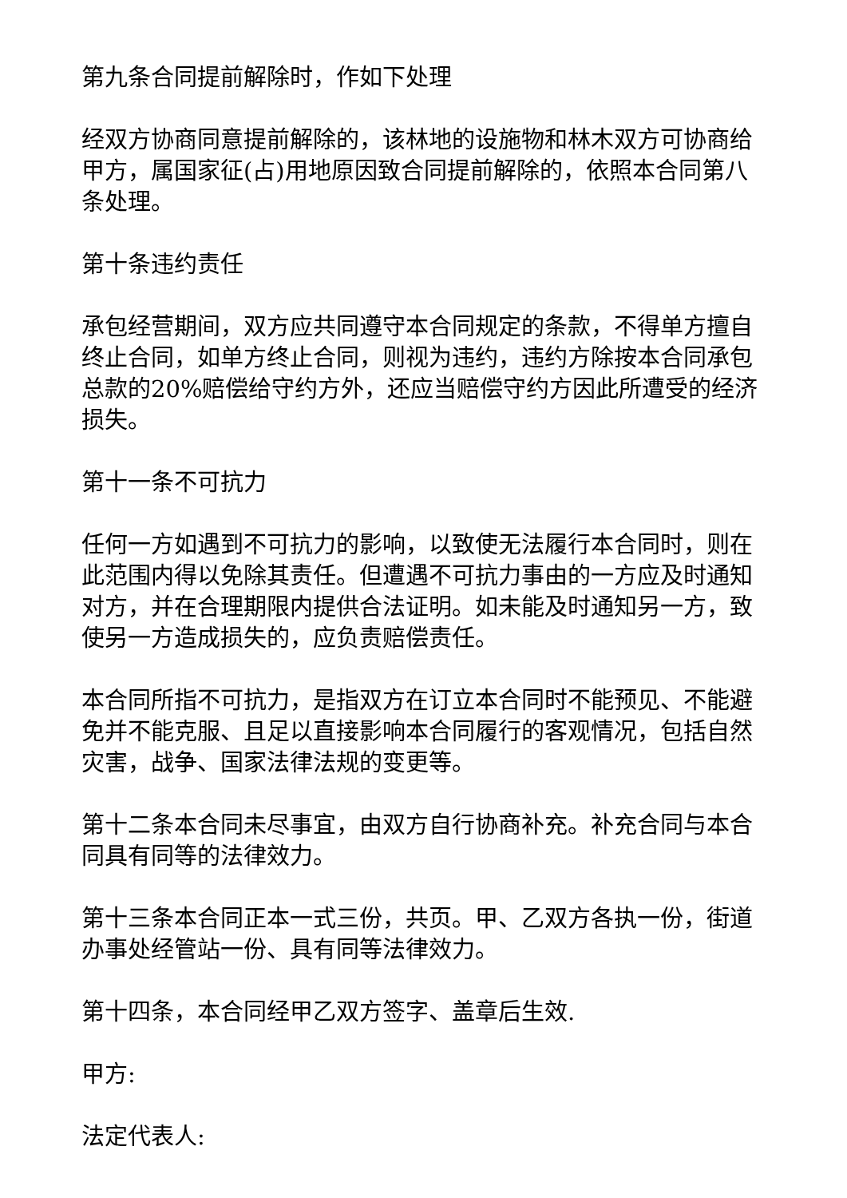第九条合同提前解除时，作如下处理
经双方协商同意提前解除的，该林地的设施物和林木双方可协商给甲方，属国家征(占)用地原因致合同提前解除的，依照本合同第八条处理。
第十条违约责任
承包经营期间，双方应共同遵守本合同规定的条款，不得单方擅自终止合同，如单方终止合同，则视为违约，违约方除按本合同承包总款的20%赔偿给守约方外，还应当赔偿守约方因此所遭受的经济损失。
第十一条不可抗力
任何一方如遇到不可抗力的影响，以致使无法履行本合同时，则在此范围内得以免除其责任。但遭遇不可抗力事由的一方应及时通知对方，并在合理期限内提供合法证明。如未能及时通知另一方，致使另一方造成损失的，应负责赔偿责任。
本合同所指不可抗力，是指双方在订立本合同时不能预见、不能避免并不能克服、且足以直接影响本合同履行的客观情况，包括自然灾害，战争、国家法律法规的变更等。
第十二条本合同未尽事宜，由双方自行协商补充。补充合同与本合同具有同等的法律效力。
第十三条本合同正本一式三份，共页。甲、乙双方各执一份，街道办事处经管站一份、具有同等法律效力。
第十四条，本合同经甲乙双方签字、盖章后生效.
甲方:
法定代表人: